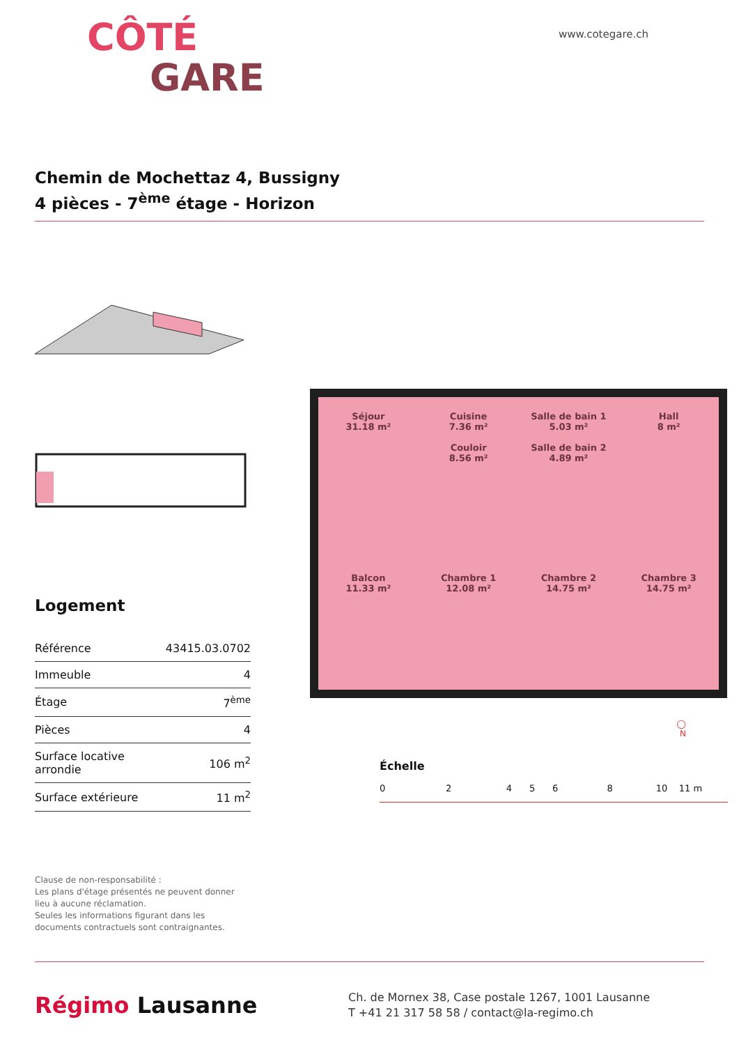CÔTÉ
GARE
www.cotegare.ch
Chemin de Mochettaz 4, Bussigny
4 pièces - 7<sup>ème</sup> étage - Horizon
Logement
| Référence | 43415.03.0702 |
| Immeuble | 4 |
| Étage | 7<sup>ème</sup> |
| Pièces | 4 |
| Surface locative arrondie | 106 m<sup>2</sup> |
| Surface extérieure | 11 m<sup>2</sup> |
Clause de non-responsabilité :
Les plans d'étage présentés ne peuvent donner lieu à aucune réclamation.
Seules les informations figurant dans les documents contractuels sont contraignantes.
Séjour
31.18 m²
Cuisine
7.36 m²
Couloir
8.56 m²
Salle de bain 1
5.03 m²
Salle de bain 2
4.89 m²
Hall
8 m²
Balcon
11.33 m²
Chambre 1
12.08 m²
Chambre 2
14.75 m²
Chambre 3
14.75 m²
◯
N
Échelle
0 2 4 5 6 8 10 11 m
Régimo Lausanne
Ch. de Mornex 38, Case postale 1267, 1001 Lausanne
T +41 21 317 58 58 / contact@la-regimo.ch